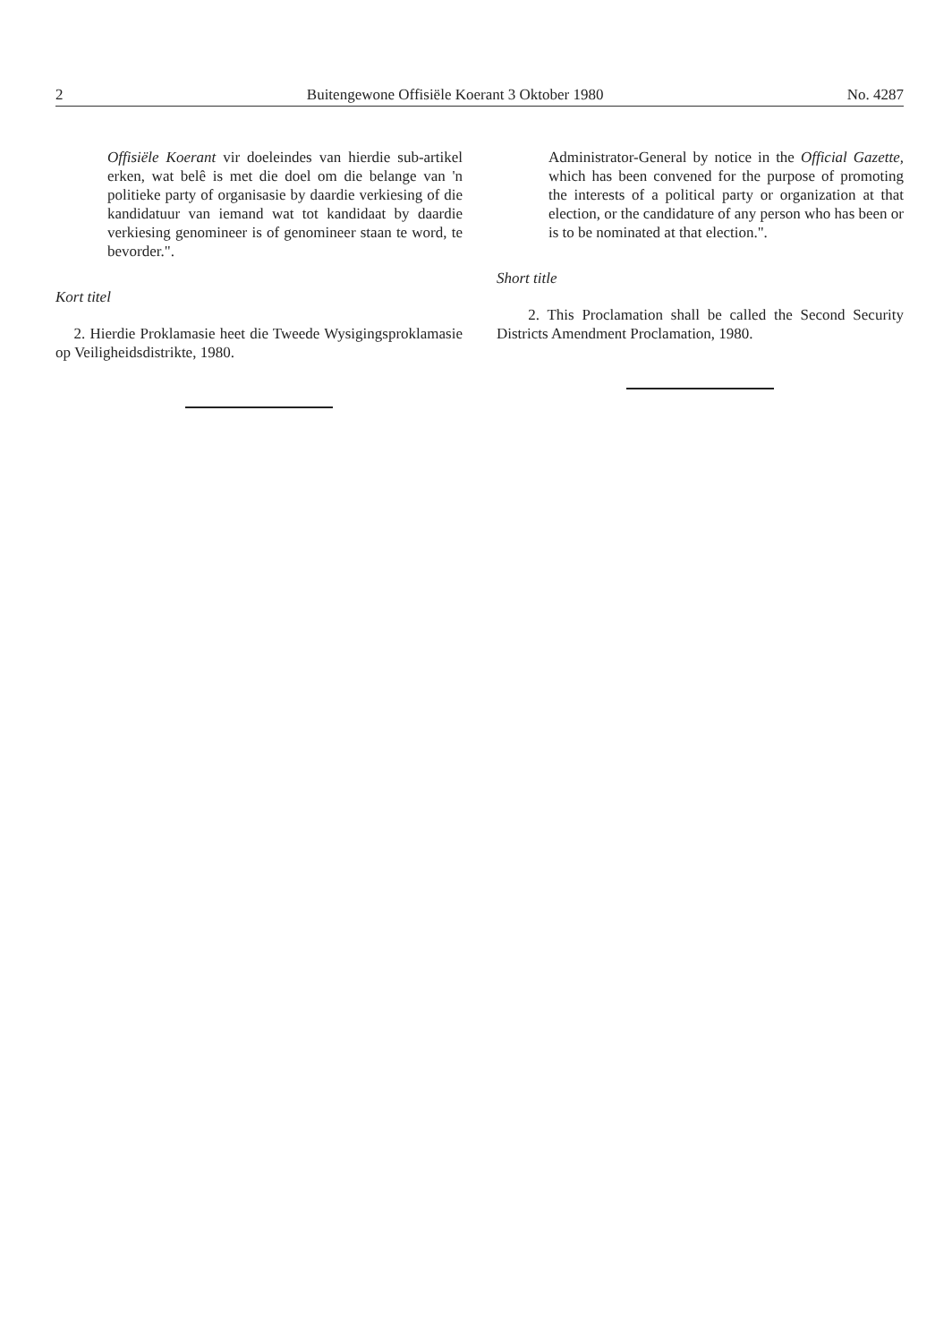2 Buitengewone Offisiële Koerant 3 Oktober 1980 No. 4287
Offisiële Koerant vir doeleindes van hierdie sub-artikel erken, wat belê is met die doel om die belange van 'n politieke party of organisasie by daardie verkiesing of die kandidatuur van iemand wat tot kandidaat by daardie verkiesing genomineer is of genomineer staan te word, te bevorder.".
Kort titel
2. Hierdie Proklamasie heet die Tweede Wysigingsproklamasie op Veiligheidsdistrikte, 1980.
Administrator-General by notice in the Official Gazette, which has been convened for the purpose of promoting the interests of a political party or organization at that election, or the candidature of any person who has been or is to be nominated at that election.".
Short title
2. This Proclamation shall be called the Second Security Districts Amendment Proclamation, 1980.